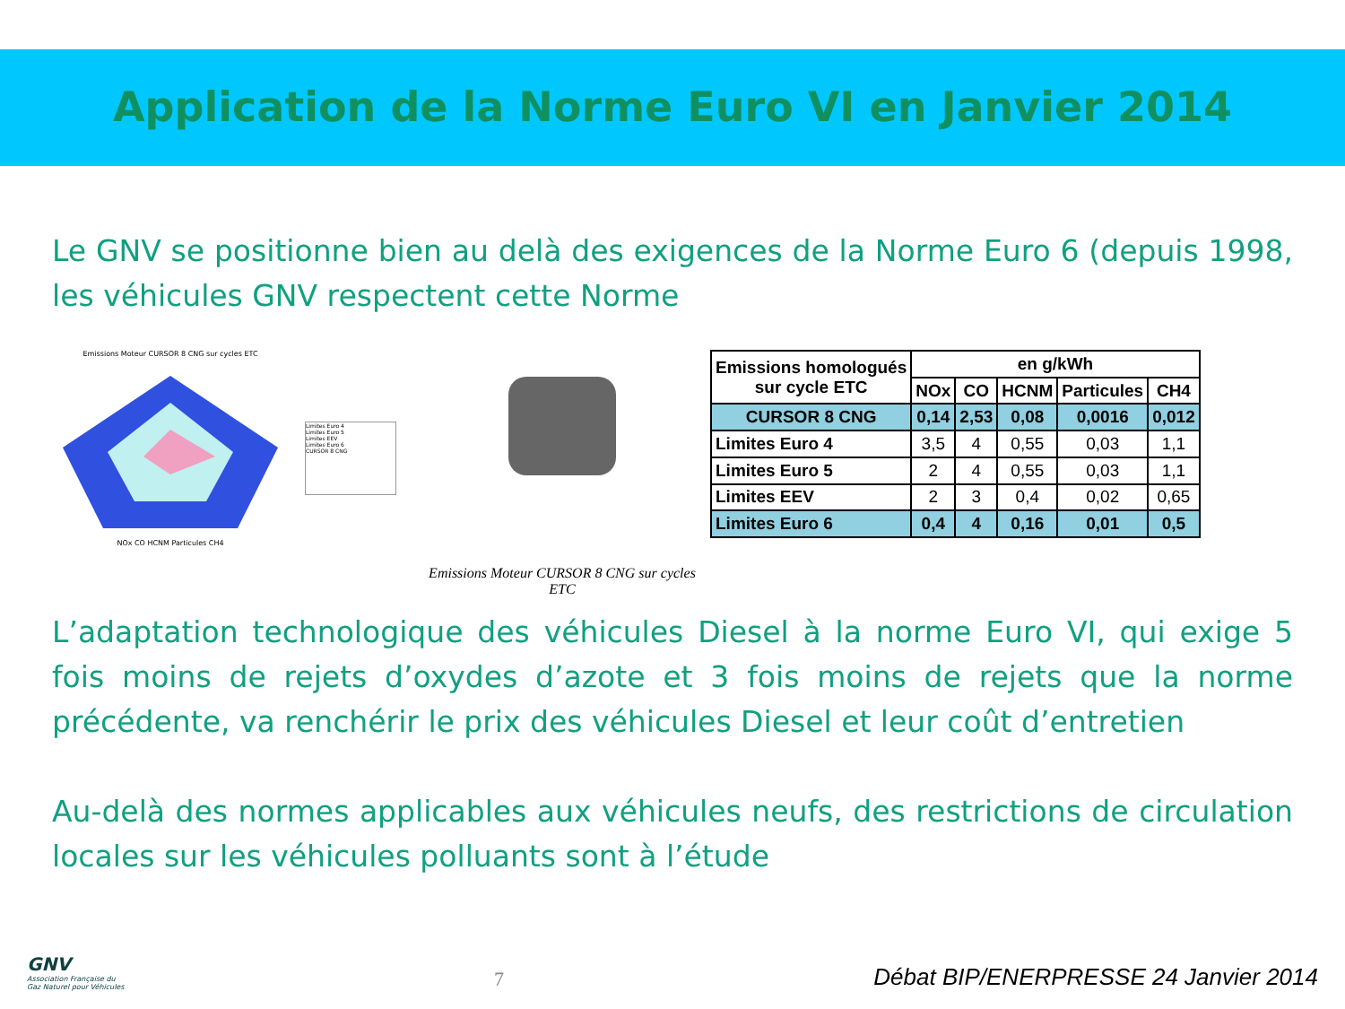Application de la Norme Euro VI en Janvier 2014
Le GNV se positionne bien au delà des exigences de la Norme Euro 6 (depuis 1998, les véhicules GNV respectent cette Norme
Emissions Moteur CURSOR 8 CNG sur cycles ETC
NOx CO HCNM Particules CH4
Limites Euro 4
Limites Euro 5
Limites EEV
Limites Euro 6
CURSOR 8 CNG
Emissions Moteur CURSOR 8 CNG sur cycles ETC
| Emissions homologués sur cycle ETC | en g/kWh | | | | |
| --- | --- | --- | --- | --- | --- |
| | NOx | CO | HCNM | Particules | CH4 |
| CURSOR 8 CNG | 0,14 | 2,53 | 0,08 | 0,0016 | 0,012 |
| Limites Euro 4 | 3,5 | 4 | 0,55 | 0,03 | 1,1 |
| Limites Euro 5 | 2 | 4 | 0,55 | 0,03 | 1,1 |
| Limites EEV | 2 | 3 | 0,4 | 0,02 | 0,65 |
| Limites Euro 6 | 0,4 | 4 | 0,16 | 0,01 | 0,5 |
L’adaptation technologique des véhicules Diesel à la norme Euro VI, qui exige 5 fois moins de rejets d’oxydes d’azote et 3 fois moins de rejets que la norme précédente, va renchérir le prix des véhicules Diesel et leur coût d’entretien
Au-delà des normes applicables aux véhicules neufs, des restrictions de circulation locales sur les véhicules polluants sont à l’étude
GNV
Association Française du
Gaz Naturel pour Véhicules
7
Débat BIP/ENERPRESSE 24 Janvier 2014